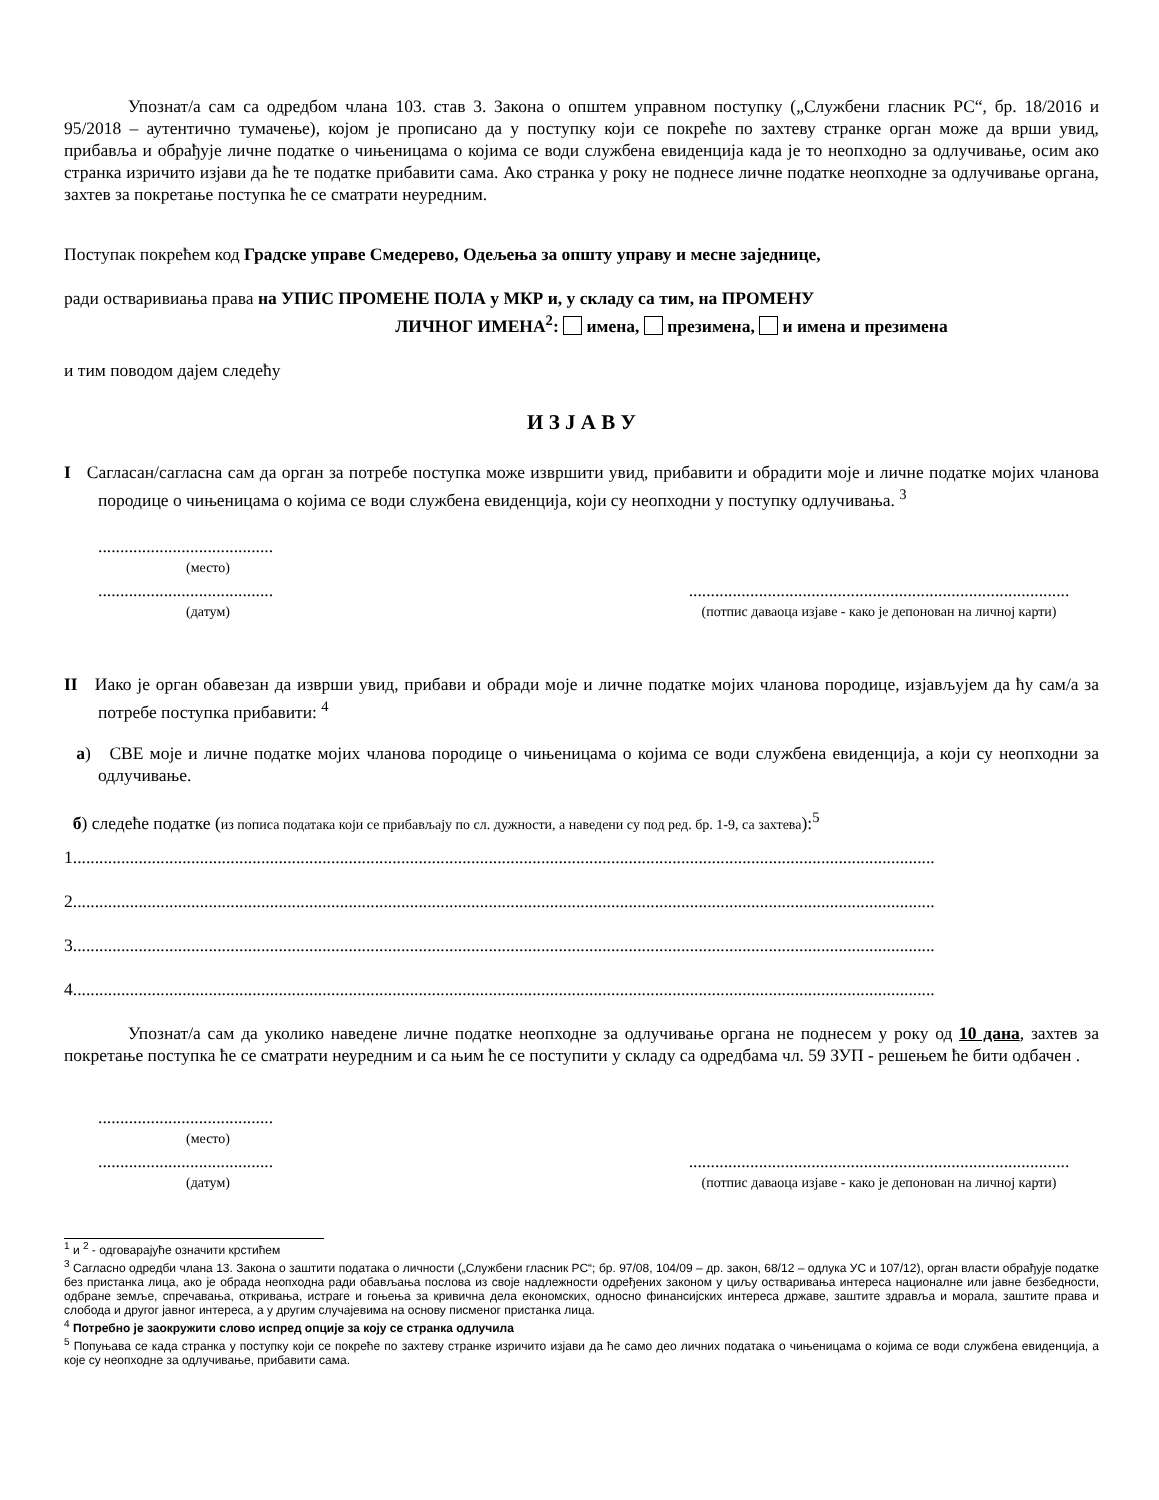Упознат/а сам са одредбом члана 103. став 3. Закона о општем управном поступку („Службени гласник РС“, бр. 18/2016 и 95/2018 – аутентично тумачење), којом је прописано да у поступку који се покреће по захтеву странке орган може да врши увид, прибавља и обрађује личне податке о чињеницама о којима се води службена евиденција када је то неопходно за одлучивање, осим ако странка изричито изјави да ће те податке прибавити сама. Ако странка у року не поднесе личне податке неопходне за одлучивање органа, захтев за покретање поступка ће се сматрати неуредним.
Поступак покрећем код Градске управе Смедерево, Одељења за општу управу и месне заједнице,
ради остваривиања права на УПИС ПРОМЕНЕ ПОЛА у МКР и, у складу са тим, на ПРОМЕНУ
ЛИЧНОГ ИМЕНА<sup>2</sup>: имена, презимена, и имена и презимена
и тим поводом дајем следећу
И З Ј А В У
I Сагласан/сагласна сам да орган за потребе поступка може извршити увид, прибавити и обрадити моје и личне податке мојих чланова породице о чињеницама о којима се води службена евиденција, који су неопходни у поступку одлучивања. <sup>3</sup>
........................................
(место)
........................................
(датум)
.......................................................................................
(потпис даваоца изјаве - како је депонован на личној карти)
II Иако је орган обавезан да изврши увид, прибави и обради моје и личне податке мојих чланова породице, изјављујем да ћу сам/а за потребе поступка прибавити: <sup>4</sup>
а) СВЕ моје и личне податке мојих чланова породице о чињеницама о којима се води службена евиденција, а који су неопходни за одлучивање.
б) следеће податке (из пописа података који се прибављају по сл. дужности, а наведени су под ред. бр. 1-9, са захтева):<sup>5</sup>
1.....................................................................................................................................................................................................
2.....................................................................................................................................................................................................
3.....................................................................................................................................................................................................
4.....................................................................................................................................................................................................
Упознат/а сам да уколико наведене личне податке неопходне за одлучивање органа не поднесем у року од 10 дана, захтев за покретање поступка ће се сматрати неуредним и са њим ће се поступити у складу са одредбама чл. 59 ЗУП - решењем ће бити одбачен .
........................................
(место)
........................................
(датум)
.......................................................................................
(потпис даваоца изјаве - како је депонован на личној карти)
<sup>1</sup> и <sup>2</sup> - одговарајуће означити крстићем
<sup>3</sup> Сагласно одредби члана 13. Закона о заштити података о личности („Службени гласник РС“; бр. 97/08, 104/09 – др. закон, 68/12 – одлука УС и 107/12), орган власти обрађује податке без пристанка лица, ако је обрада неопходна ради обављања послова из своје надлежности одређених законом у циљу остваривања интереса националне или јавне безбедности, одбране земље, спречавања, откривања, истраге и гоњења за кривична дела економских, односно финансијских интереса државе, заштите здравља и морала, заштите права и слобода и другог јавног интереса, а у другим случајевима на основу писменог пристанка лица.
<sup>4</sup> Потребно је заокружити слово испред опције за коју се странка одлучила
<sup>5</sup> Попуњава се када странка у поступку који се покреће по захтеву странке изричито изјави да ће само део личних података о чињеницама о којима се води службена евиденција, а које су неопходне за одлучивање, прибавити сама.